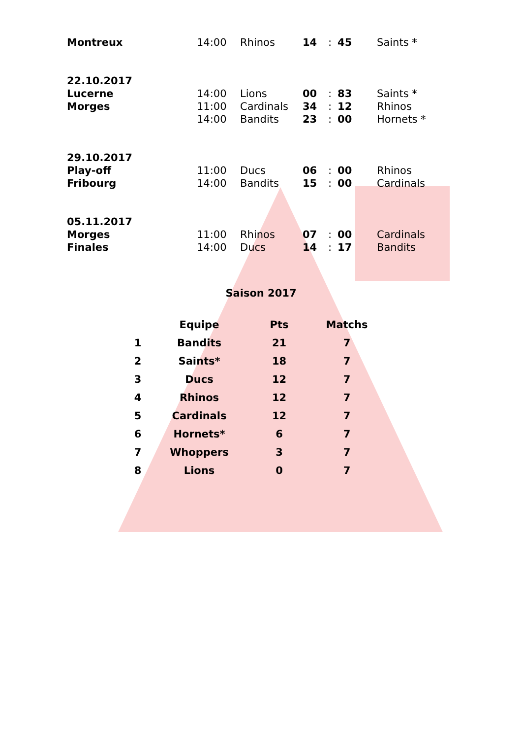| Montreux | 14:00 | Rhinos | 14 | : | 45 | Saints * |
| 22.10.2017 | | | | | | |
| Lucerne | 14:00 | Lions | 00 | : | 83 | Saints * |
| Morges | 11:00 | Cardinals | 34 | : | 12 | Rhinos |
| | 14:00 | Bandits | 23 | : | 00 | Hornets * |
| 29.10.2017 | | | | | | |
| Play-off | 11:00 | Ducs | 06 | : | 00 | Rhinos |
| Fribourg | 14:00 | Bandits | 15 | : | 00 | Cardinals |
| 05.11.2017 | | | | | | |
| Morges | 11:00 | Rhinos | 07 | : | 00 | Cardinals |
| Finales | 14:00 | Ducs | 14 | : | 17 | Bandits |
Saison 2017
| | Equipe | Pts | Matchs |
| --- | --- | --- | --- |
| 1 | Bandits | 21 | 7 |
| 2 | Saints* | 18 | 7 |
| 3 | Ducs | 12 | 7 |
| 4 | Rhinos | 12 | 7 |
| 5 | Cardinals | 12 | 7 |
| 6 | Hornets* | 6 | 7 |
| 7 | Whoppers | 3 | 7 |
| 8 | Lions | 0 | 7 |